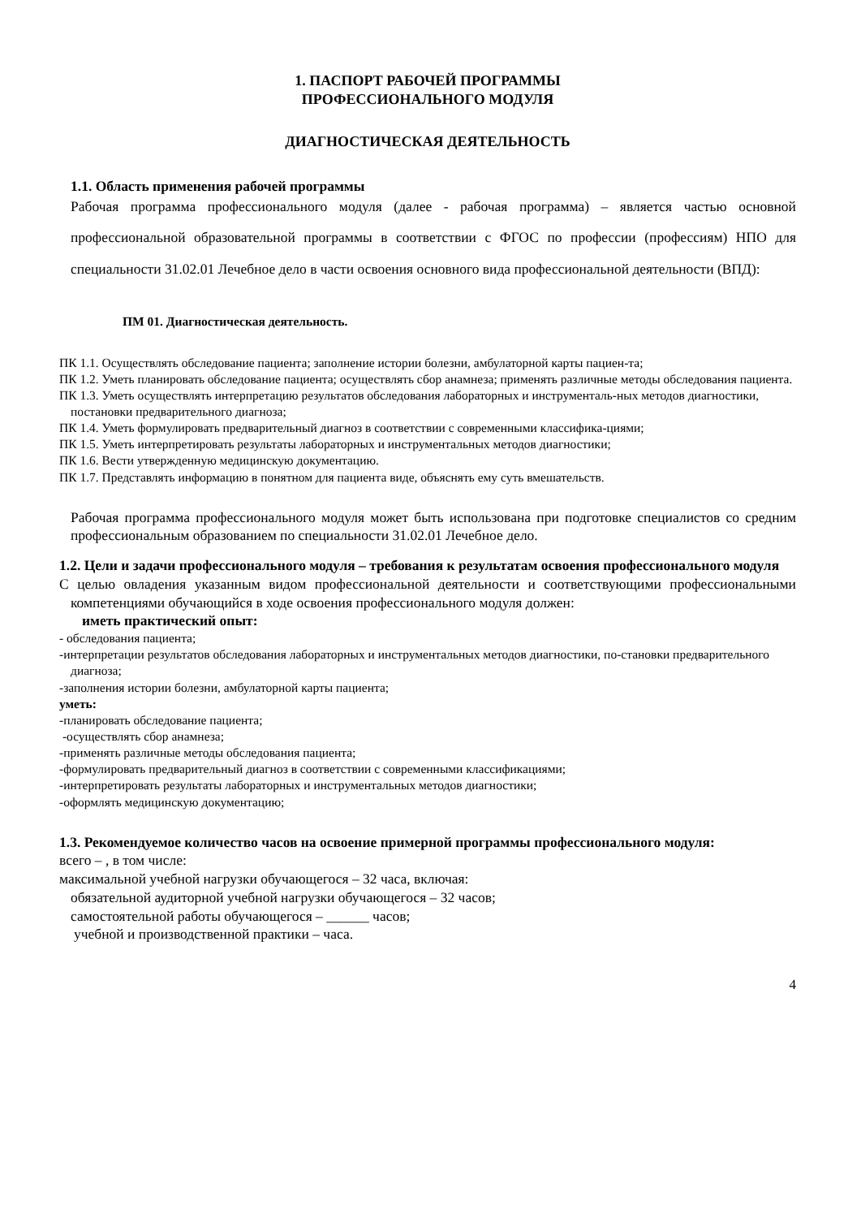1. ПАСПОРТ РАБОЧЕЙ ПРОГРАММЫ
ПРОФЕССИОНАЛЬНОГО МОДУЛЯ
ДИАГНОСТИЧЕСКАЯ ДЕЯТЕЛЬНОСТЬ
1.1. Область применения рабочей программы
Рабочая программа профессионального модуля (далее - рабочая программа) – является частью основной профессиональной образовательной программы в соответствии с ФГОС по профессии (профессиям) НПО для специальности 31.02.01 Лечебное дело в части освоения основного вида профессиональной деятельности (ВПД):
ПМ 01. Диагностическая деятельность.
ПК 1.1. Осуществлять обследование пациента; заполнение истории болезни, амбулаторной карты пациен-та;
ПК 1.2. Уметь планировать обследование пациента; осуществлять сбор анамнеза; применять различные методы обследования пациента.
ПК 1.3. Уметь осуществлять интерпретацию результатов обследования лабораторных и инструменталь-ных методов диагностики, постановки предварительного диагноза;
ПК 1.4. Уметь формулировать предварительный диагноз в соответствии с современными классифика-циями;
ПК 1.5. Уметь интерпретировать результаты лабораторных и инструментальных методов диагностики;
ПК 1.6. Вести утвержденную медицинскую документацию.
ПК 1.7. Представлять информацию в понятном для пациента виде, объяснять ему суть вмешательств.
Рабочая программа профессионального модуля может быть использована при подготовке специалистов со средним профессиональным образованием по специальности 31.02.01 Лечебное дело.
1.2. Цели и задачи профессионального модуля – требования к результатам освоения профессионального модуля
С целью овладения указанным видом профессиональной деятельности и соответствующими профессиональными компетенциями обучающийся в ходе освоения профессионального модуля должен:
иметь практический опыт:
- обследования пациента;
-интерпретации результатов обследования лабораторных и инструментальных методов диагностики, по-становки предварительного диагноза;
-заполнения истории болезни, амбулаторной карты пациента;
уметь:
-планировать обследование пациента;
-осуществлять сбор анамнеза;
-применять различные методы обследования пациента;
-формулировать предварительный диагноз в соответствии с современными классификациями;
-интерпретировать результаты лабораторных и инструментальных методов диагностики;
-оформлять медицинскую документацию;
1.3. Рекомендуемое количество часов на освоение примерной программы профессионального модуля:
всего – , в том числе:
максимальной учебной нагрузки обучающегося – 32 часа, включая:
обязательной аудиторной учебной нагрузки обучающегося – 32 часов;
самостоятельной работы обучающегося – ______ часов;
учебной и производственной практики – часа.
4